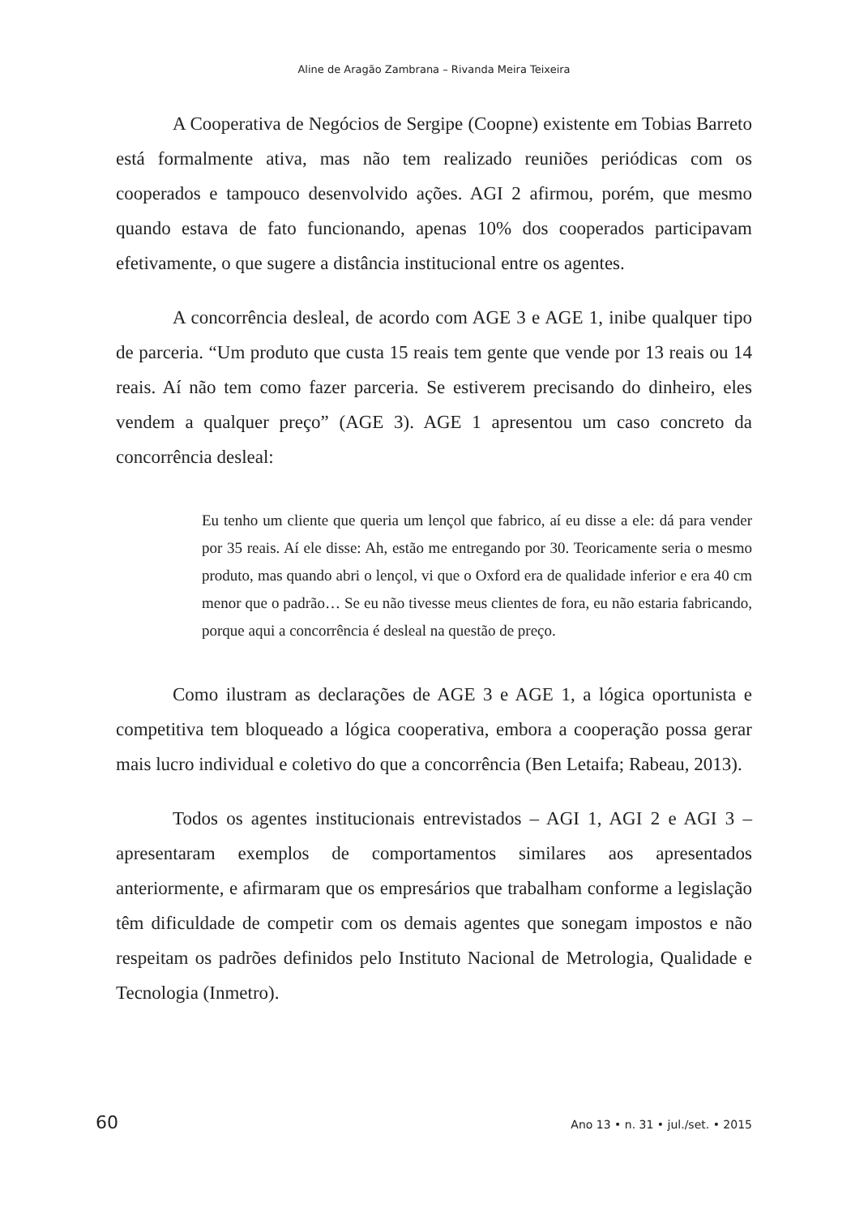Aline de Aragão Zambrana – Rivanda Meira Teixeira
A Cooperativa de Negócios de Sergipe (Coopne) existente em Tobias Barreto está formalmente ativa, mas não tem realizado reuniões periódicas com os cooperados e tampouco desenvolvido ações. AGI 2 afirmou, porém, que mesmo quando estava de fato funcionando, apenas 10% dos cooperados participavam efetivamente, o que sugere a distância institucional entre os agentes.
A concorrência desleal, de acordo com AGE 3 e AGE 1, inibe qualquer tipo de parceria. “Um produto que custa 15 reais tem gente que vende por 13 reais ou 14 reais. Aí não tem como fazer parceria. Se estiverem precisando do dinheiro, eles vendem a qualquer preço” (AGE 3). AGE 1 apresentou um caso concreto da concorrência desleal:
Eu tenho um cliente que queria um lençol que fabrico, aí eu disse a ele: dá para vender por 35 reais. Aí ele disse: Ah, estão me entregando por 30. Teoricamente seria o mesmo produto, mas quando abri o lençol, vi que o Oxford era de qualidade inferior e era 40 cm menor que o padrão… Se eu não tivesse meus clientes de fora, eu não estaria fabricando, porque aqui a concorrência é desleal na questão de preço.
Como ilustram as declarações de AGE 3 e AGE 1, a lógica oportunista e competitiva tem bloqueado a lógica cooperativa, embora a cooperação possa gerar mais lucro individual e coletivo do que a concorrência (Ben Letaifa; Rabeau, 2013).
Todos os agentes institucionais entrevistados – AGI 1, AGI 2 e AGI 3 – apresentaram exemplos de comportamentos similares aos apresentados anteriormente, e afirmaram que os empresários que trabalham conforme a legislação têm dificuldade de competir com os demais agentes que sonegam impostos e não respeitam os padrões definidos pelo Instituto Nacional de Metrologia, Qualidade e Tecnologia (Inmetro).
60 Ano 13 • n. 31 • jul./set. • 2015